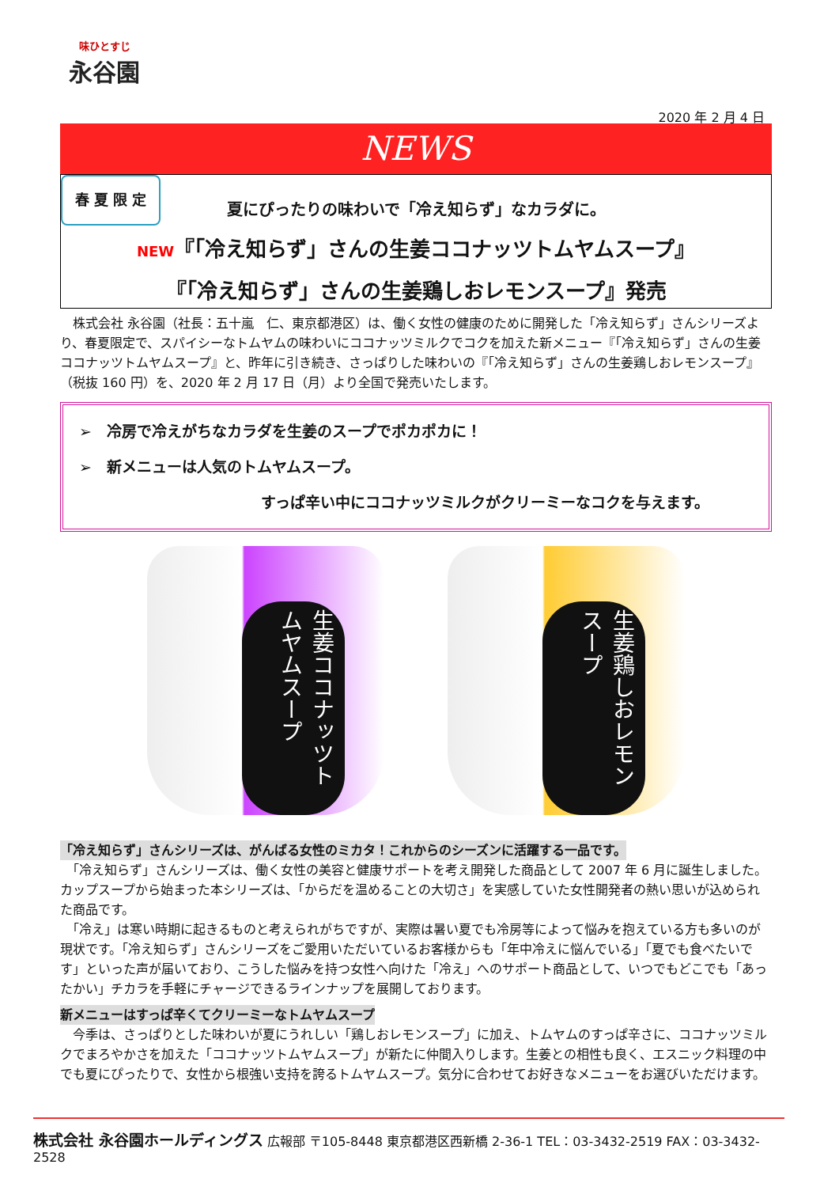味ひとすじ
永谷園
2020 年 2 月 4 日
NEWS
春 夏 限 定
夏にぴったりの味わいで「冷え知らず」なカラダに。
NEW『「冷え知らず」さんの生姜ココナッツトムヤムスープ』
『「冷え知らず」さんの生姜鶏しおレモンスープ』発売
　株式会社 永谷園（社長：五十嵐　仁、東京都港区）は、働く女性の健康のために開発した「冷え知らず」さんシリーズより、春夏限定で、スパイシーなトムヤムの味わいにココナッツミルクでコクを加えた新メニュー『「冷え知らず」さんの生姜ココナッツトムヤムスープ』と、昨年に引き続き、さっぱりした味わいの『「冷え知らず」さんの生姜鶏しおレモンスープ』（税抜 160 円）を、2020 年 2 月 17 日（月）より全国で発売いたします。
➢　冷房で冷えがちなカラダを生姜のスープでポカポカに！
➢　新メニューは人気のトムヤムスープ。
すっぱ辛い中にココナッツミルクがクリーミーなコクを与えます。
生姜ココナッツトムヤムスープ
生姜鶏しおレモンスープ
「冷え知らず」さんシリーズは、がんばる女性のミカタ！これからのシーズンに活躍する一品です。
　「冷え知らず」さんシリーズは、働く女性の美容と健康サポートを考え開発した商品として 2007 年 6 月に誕生しました。カップスープから始まった本シリーズは、「からだを温めることの大切さ」を実感していた女性開発者の熱い思いが込められた商品です。
　「冷え」は寒い時期に起きるものと考えられがちですが、実際は暑い夏でも冷房等によって悩みを抱えている方も多いのが現状です。「冷え知らず」さんシリーズをご愛用いただいているお客様からも「年中冷えに悩んでいる」「夏でも食べたいです」といった声が届いており、こうした悩みを持つ女性へ向けた「冷え」へのサポート商品として、いつでもどこでも「あったかい」チカラを手軽にチャージできるラインナップを展開しております。
新メニューはすっぱ辛くてクリーミーなトムヤムスープ
　今季は、さっぱりとした味わいが夏にうれしい「鶏しおレモンスープ」に加え、トムヤムのすっぱ辛さに、ココナッツミルクでまろやかさを加えた「ココナッツトムヤムスープ」が新たに仲間入りします。生姜との相性も良く、エスニック料理の中でも夏にぴったりで、女性から根強い支持を誇るトムヤムスープ。気分に合わせてお好きなメニューをお選びいただけます。
株式会社 永谷園ホールディングス 広報部 〒105-8448 東京都港区西新橋 2-36-1 TEL：03-3432-2519 FAX：03-3432-2528